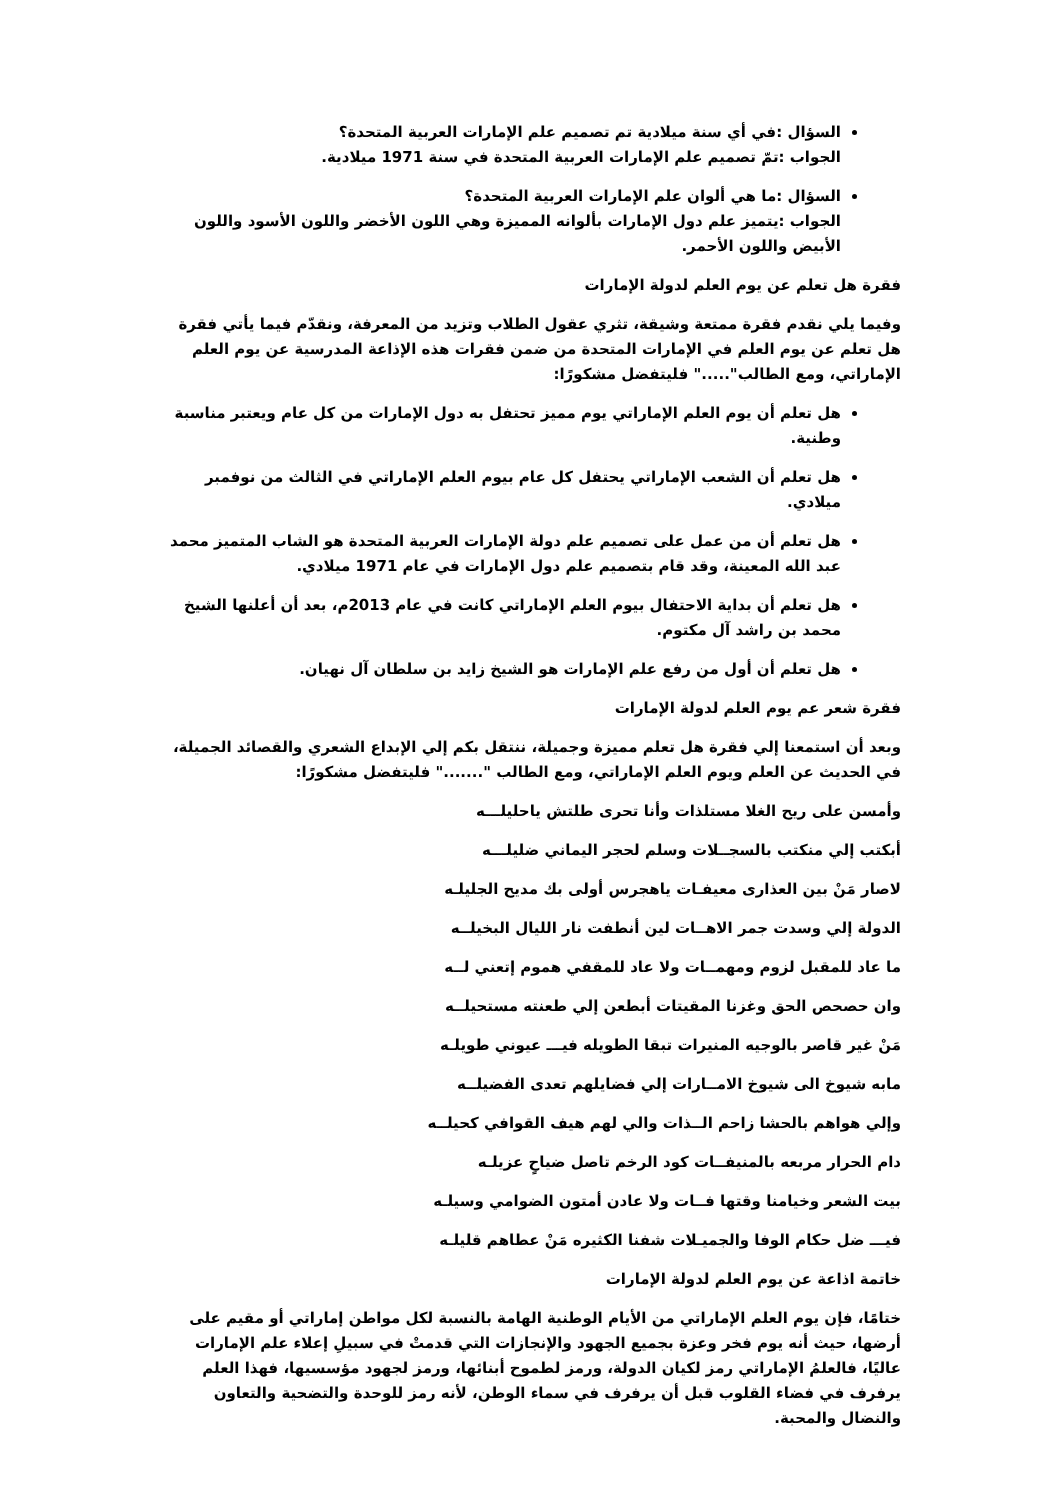السؤال :في أي سنة ميلادية تم تصميم علم الإمارات العربية المتحدة؟
الجواب :تمّ تصميم علم الإمارات العربية المتحدة في سنة 1971 ميلادية.
السؤال :ما هي ألوان علم الإمارات العربية المتحدة؟
الجواب :يتميز علم دول الإمارات بألوانه المميزة وهي اللون الأخضر واللون الأسود واللون الأبيض واللون الأحمر.
فقرة هل تعلم عن يوم العلم لدولة الإمارات
وفيما يلي نقدم فقرة ممتعة وشيقة، تثري عقول الطلاب وتزيد من المعرفة، ونقدّم فيما يأتي فقرة هل تعلم عن يوم العلم في الإمارات المتحدة من ضمن فقرات هذه الإذاعة المدرسية عن يوم العلم الإماراتي، ومع الطالب"....." فليتفضل مشكورًا:
هل تعلم أن يوم العلم الإماراتي يوم مميز تحتفل به دول الإمارات من كل عام ويعتبر مناسبة وطنية.
هل تعلم أن الشعب الإماراتي يحتفل كل عام بيوم العلم الإماراتي في الثالث من نوفمبر ميلادي.
هل تعلم أن من عمل على تصميم علم دولة الإمارات العربية المتحدة هو الشاب المتميز محمد عبد الله المعينة، وقد قام بتصميم علم دول الإمارات في عام 1971 ميلادي.
هل تعلم أن بداية الاحتفال بيوم العلم الإماراتي كانت في عام 2013م، بعد أن أعلنها الشيخ محمد بن راشد آل مكتوم.
هل تعلم أن أول من رفع علم الإمارات هو الشيخ زايد بن سلطان آل نهيان.
فقرة شعر عم يوم العلم لدولة الإمارات
وبعد أن استمعنا إلي فقرة هل تعلم مميزة وجميلة، ننتقل بكم إلي الإبداع الشعري والقصائد الجميلة، في الحديث عن العلم ويوم العلم الإماراتي، ومع الطالب "......." فليتفضل مشكورًا:
وأمسن على ريح الغلا مستلذات وأنا تحرى طلتش ياحليلـــه
أبكتب إلي منكتب بالسجــلات وسلم لحجر اليماني ضليلـــه
لاصار مَنْ بين العذارى معيفـات ياهجرس أولى بك مديح الجليلـه
الدولة إلي وسدت جمر الاهــات لين أنطفت نار الليال البخيلــه
ما عاد للمقبل لزوم ومهمــات ولا عاد للمقفي هموم إتعني لــه
وان حصحص الحق وغزنا المقيتات أبطعن إلي طعنته مستحيلــه
مَنْ غير قاصر بالوجيه المنيرات تبقا الطويله فيـــ عيوني طويلـه
مابه شيوخ الى شيوخ الامــارات إلي فضايلهم تعدى الفضيلــه
وإلي هواهم بالحشا زاحم الــذات والي لهم هيف القوافي كحيلــه
دام الحرار مربعه بالمنيفــات كود الرخم تاصل ضياحٍ عزيلـه
بيت الشعر وخيامنا وقتها فــات ولا عادن أمتون الضوامي وسيلـه
فيـــ ضل حكام الوفا والجميـلات شفنا الكثيره مَنْ عطاهم قليلـه
خاتمة اذاعة عن يوم العلم لدولة الإمارات
ختامًا، فإن يوم العلم الإماراتي من الأيام الوطنية الهامة بالنسبة لكل مواطن إماراتي أو مقيم على أرضها، حيث أنه يوم فخر وعزة بجميع الجهود والإنجازات التي قدمتْ في سبيلِ إعلاء علم الإمارات عاليًا، فالعلمُ الإماراتي رمز لكيان الدولة، ورمز لطموح أبنائها، ورمز لجهود مؤسسيها، فهذا العلم يرفرف في فضاء القلوب قبل أن يرفرف في سماء الوطن، لأنه رمز للوحدة والتضحية والتعاون والنضال والمحبة.